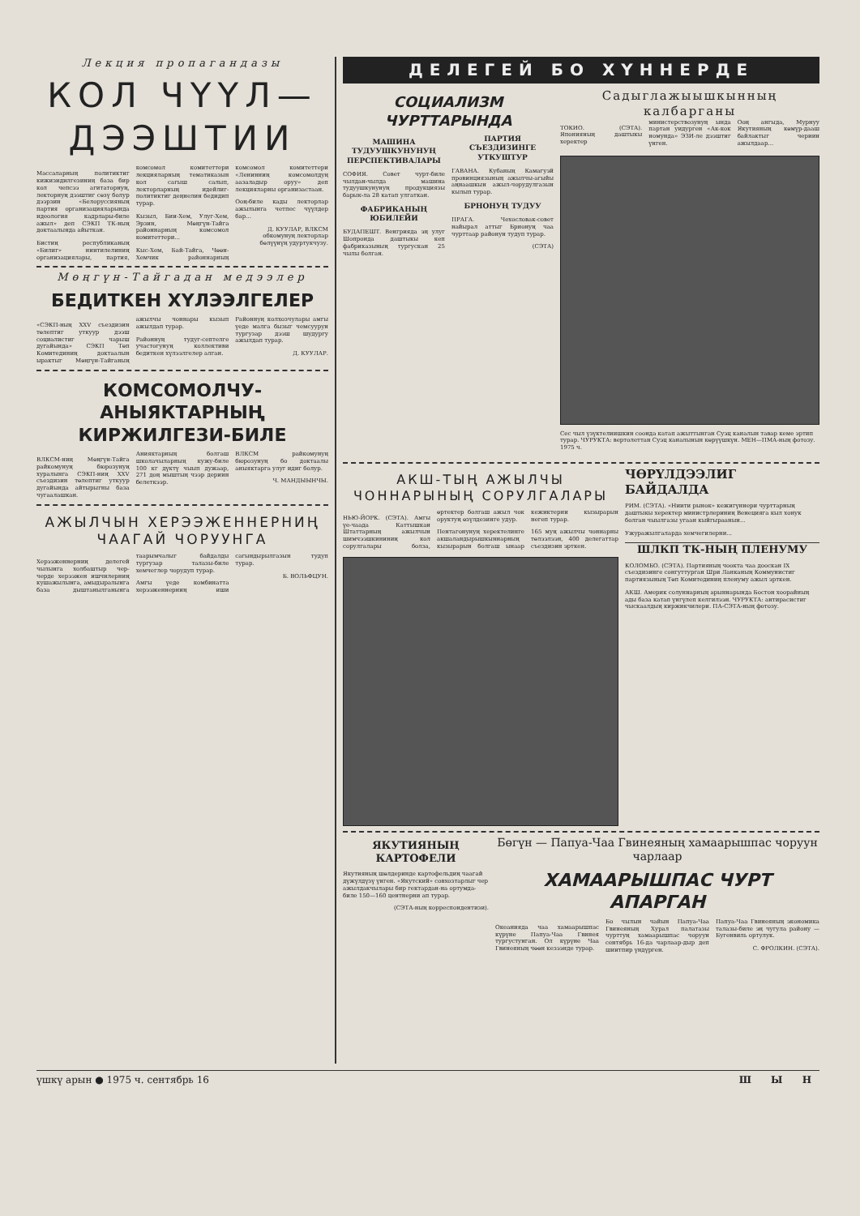Лекция пропагандазы
КОЛ ЧҮҮЛ— ДЭЭШТИИ
Массаларның политиктиг кижизидилгезиниң база бир кол чепсээ агитаторнуң, лекторнуң дээштиг сөзү болур дээрзин «Белоруссияның партия организацияларында идеология кадрлары-биле ажыл» деп СЭКП ТК-ның доктаалында айыткан.
Бистиң республиканың «Билиг» ниитилелиниң организациялары, партия, комсомол комитеттери лекцияларның тематиказын кол сагыш салып, лекторларның идейлиг-политиктиг деңнелин бедидип турар.
Кызыл, Бии-Хем, Улуг-Хем, Эрзин, Мөңгүн-Тайга районнарның комсомол комитеттери...
Кыс-Хем, Бай-Тайга, Чөөн-Хемчик районнарның комсомол комитеттери «Ленинниң комсомолдуң аазаладыр оруу» деп лекцияларны организастаан.
Ооң-биле кады лекторлар ажылынга четпес чүүлдер бар...
Д. КУУЛАР, ВЛКСМ обкомунуң лекторлар бөлүүнүң удуртукчузу.
Мөңгүн-Тайгадан медээлер
БЕДИТКЕН ХҮЛЭЭЛГЕЛЕР
«СЭКП-ның XXV съездизин төлептиг уткуур дээш социалистиг чарыш дугайында» СЭКП Төп Комитединиң доктаалын ырактыг Мөңгүн-Тайганың ажылчы чоннары кызып ажылдап турар.
Районнуң тудуг-септелге участогунуң коллективи бедиткен хүлээлгелер алган.
Районнуң колхозчулары амгы үеде малга бызыг чемсуурун тургузар дээш шудургу ажылдап турар.
Д. КУУЛАР.
КОМСОМОЛЧУ-АНЫЯКТАРНЫҢ КИРЖИЛГЕЗИ-БИЛЕ
ВЛКСМ-ниң Мөңгүн-Тайга райкомунуң бюрозунуң хуралынга СЭКП-ниң XXV съездизин төлептиг уткуур дугайында айтырыгны база чугаалашкан.
Анияктарның болгаш школачыларның кужу-биле 100 кг дүктү чыып дужаар, 271 доң мыштың чээр дериин белеткээр.
ВЛКСМ райкомунуң бюрозунуң бо доктаалы аныяктарга улуг идиг болур.
Ч. МАНДЫЫНЧЫ.
АЖЫЛЧЫН ХЕРЭЭЖЕННЕРНИҢ ЧААГАЙ ЧОРУУНГА
Херээженнерниң делегей чылынга холбаштыр чер-черде херээжен ишчилерниң кушажылынга, амыдыралынга база дыштанылганынга таарымчалыг байдалды тургузар талазы-биле хемчеглер чорудуп турар.
Амгы үеде комбинатта херээженнерниң иши сагындырылгазын тудуп турар.
Б. ВОЛЬФЦУН.
ДЕЛЕГЕЙ БО ХҮННЕРДЕ
СОЦИАЛИЗМ ЧУРТТАРЫНДА
МАШИНА ТУДУУШКУНУНУҢ ПЕРСПЕКТИВАЛАРЫ
СОФИЯ. Совет чурт-биле чылдан-чылда машина тудуушкунунуң продукциязы барык-ла 28 катап улгаткан.
ФАБРИКАНЫҢ ЮБИЛЕЙИ
БУДАПЕШТ. Венгрияда эң улуг Шопронда даштыкы кеп фабриказының тургускан 25 чылы болган.
ПАРТИЯ СЪЕЗДИЗИНГЕ УТКУШТУР
ГАВАНА. Кубаның Камагуэй провинциязының ажылчы-агыйы аңнаашкын ажыл-чорудулгазын кылып турар.
БРНОНУҢ ТУДУУ
ПРАГА. Чехословак-совет найырал аттыг Брнонуң чаа чурттаар районун тудуп турар.
(СЭТА)
Садыглажыышкынның калбарганы
ТОКИО. (СЭТА). Японияның даштыкы херектер министерствозунуң ында партан уидурген «Ак-кок номунда» ЭЗИ-ле дээштиг үнген.
Ооң ангыда, Мурнуу Якутияның көмүр-дааш байлактыг чериин ажылдаар...
Сес чыл үзүктелиишкин соонда катап ажыттынган Суэц каналын тавар кеме эртип турар. ЧУРУКТА: вертолеттан Суэц каналынын көрүүшкүн. МЕН—ПМА-ның фотозу. 1975 ч.
АКШ-ТЫҢ АЖЫЛЧЫ ЧОННАРЫНЫҢ СОРУЛГАЛАРЫ
НЬЮ-ЙОРК. (СЭТА). Амгы үе-чаада Каттышкан Штаттарның ажылчын шимчээшкининиң кол сорулгалары болза, өртектер болгаш ажыл чок оруктуң өзүлдезинге удур.
Пентагонунуң херектелинге акшаландырышкыннарның кызырарын болгаш ынаар кежиктерни кызырарын негеп турар.
165 муң ажылчы чоннарны төлээлээн, 400 делегаттар съездизин эрткен.
ЧӨРҮЛДЭЭЛИГ БАЙДАЛДА
РИМ. (СЭТА). «Ниити рынок» кежигүннери чурттарның даштыкы херектер министрлериниң Венецияга кыл хонук болган чыылгазы угаан кыйгыраанын...
Ужуражылгаларда хемчегилерни...
ШЛКП ТК-НЫҢ ПЛЕНУМУ
КОЛОМБО. (СЭТА). Партияның чоокта чаа дооскан IX съездизинге сонгуттурган Шри Ланканың Коммунистиг партиязының Төп Комитединиң пленуму ажыл эрткен.
АКШ. Америк солуннарның арыннарында Бостон хоорайның ады база катап үнгүлеп келгилээн. ЧУРУКТА: антирасистиг чыскаалдың киржикчилери. ПА-СЭТА-ның фотозу.
ЯКУТИЯНЫҢ КАРТОФЕЛИ
Якутияның шөлдеринде картофельдиң чаагай дүжүлдүзү үнген. «Якутский» совхозтарлыг чер ажылдакчылары бир гектардан-на ортумда-биле 150—160 центнерни ап турар.
(СЭТА-ның корреспондентизи).
Бөгүн — Папуа-Чаа Гвинеяның хамаарышпас чоруун чарлаар
ХАМААРЫШПАС ЧУРТ АПАРГАН
Океанияда чаа хамаарышпас күрүне Папуа-Чаа Гвинея тургустунган. Ол күрүне Чаа Гвинеяның чөөн кезээнде турар.
Бо чылын чайын Папуа-Чаа Гвинеяның Хурал палатазы чурттуң хамаарышпас чоруун сентябрь 16-да чарлаар-дыр деп шиитпир үндүрген.
Папуа-Чаа Гвинеяның экономика талазы-биле эң чугула району — Бугенвиль ортулук.
С. ФРОЛКИН. (СЭТА).
үшкү арын ● 1975 ч. сентябрь 16 Ш Ы Н